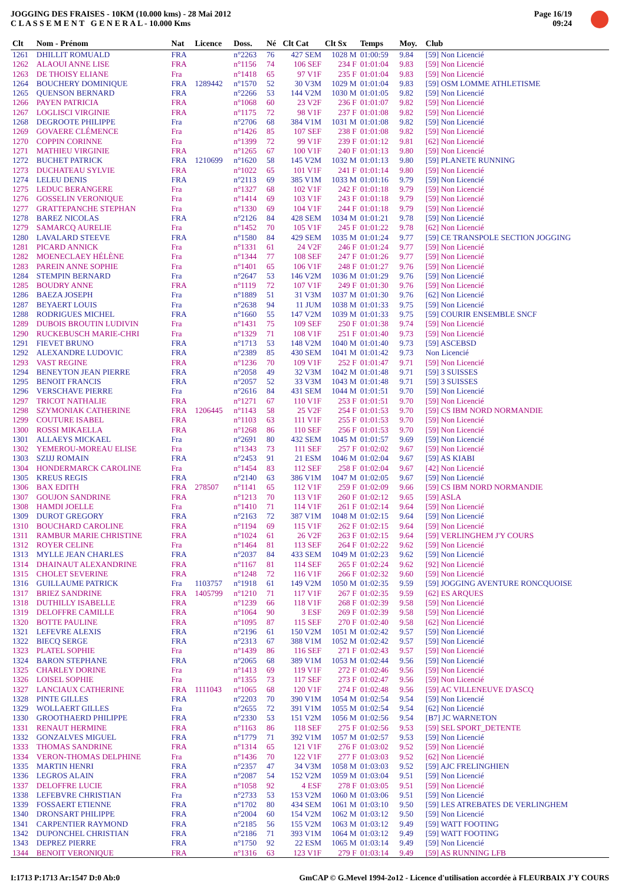JOGGING DES FRAISES - 10KM (10.000 kms) - 28 Mai 2012
C L A S S E M E N T G E N E R A L - 10.000 Kms
Page 16/19
09:24
| Clt | Nom - Prénom | Nat | Licence | Doss. | Né | Clt Cat | Clt Sx | Temps | Moy. | Club |
| --- | --- | --- | --- | --- | --- | --- | --- | --- | --- | --- |
| 1261 | DHILLIT ROMUALD | FRA | | n°2263 | 76 | 427 SEM | 1028 M | 01:00:59 | 9.84 | [59] Non Licencié |
| 1262 | ALAOUI ANNE LISE | FRA | | n°1156 | 74 | 106 SEF | 234 F | 01:01:04 | 9.83 | [59] Non Licencié |
| 1263 | DE THOISY ELIANE | Fra | | n°1418 | 65 | 97 V1F | 235 F | 01:01:04 | 9.83 | [59] Non Licencié |
| 1264 | BOUCHERY DOMINIQUE | FRA | 1289442 | n°1570 | 52 | 30 V3M | 1029 M | 01:01:04 | 9.83 | [59] OSM LOMME ATHLETISME |
| 1265 | QUENSON BERNARD | FRA | | n°2266 | 53 | 144 V2M | 1030 M | 01:01:05 | 9.82 | [59] Non Licencié |
| 1266 | PAYEN PATRICIA | FRA | | n°1068 | 60 | 23 V2F | 236 F | 01:01:07 | 9.82 | [59] Non Licencié |
| 1267 | LOGLISCI VIRGINIE | FRA | | n°1175 | 72 | 98 V1F | 237 F | 01:01:08 | 9.82 | [59] Non Licencié |
| 1268 | DEGROOTE PHILIPPE | Fra | | n°2706 | 68 | 384 V1M | 1031 M | 01:01:08 | 9.82 | [59] Non Licencié |
| 1269 | GOVAERE CLÉMENCE | Fra | | n°1426 | 85 | 107 SEF | 238 F | 01:01:08 | 9.82 | [59] Non Licencié |
| 1270 | COPPIN CORINNE | Fra | | n°1399 | 72 | 99 V1F | 239 F | 01:01:12 | 9.81 | [62] Non Licencié |
| 1271 | MATHIEU VIRGINIE | FRA | | n°1265 | 67 | 100 V1F | 240 F | 01:01:13 | 9.80 | [59] Non Licencié |
| 1272 | BUCHET PATRICK | FRA | 1210699 | n°1620 | 58 | 145 V2M | 1032 M | 01:01:13 | 9.80 | [59] PLANETE RUNNING |
| 1273 | DUCHATEAU SYLVIE | FRA | | n°1022 | 65 | 101 V1F | 241 F | 01:01:14 | 9.80 | [59] Non Licencié |
| 1274 | LELEU DENIS | FRA | | n°2113 | 69 | 385 V1M | 1033 M | 01:01:16 | 9.79 | [59] Non Licencié |
| 1275 | LEDUC BERANGERE | Fra | | n°1327 | 68 | 102 V1F | 242 F | 01:01:18 | 9.79 | [59] Non Licencié |
| 1276 | GOSSELIN VERONIQUE | Fra | | n°1414 | 69 | 103 V1F | 243 F | 01:01:18 | 9.79 | [59] Non Licencié |
| 1277 | GRATTEPANCHE STEPHAN | Fra | | n°1330 | 69 | 104 V1F | 244 F | 01:01:18 | 9.79 | [59] Non Licencié |
| 1278 | BAREZ NICOLAS | FRA | | n°2126 | 84 | 428 SEM | 1034 M | 01:01:21 | 9.78 | [59] Non Licencié |
| 1279 | SAMARCQ AURELIE | Fra | | n°1452 | 70 | 105 V1F | 245 F | 01:01:22 | 9.78 | [62] Non Licencié |
| 1280 | LAVALARD STEEVE | FRA | | n°1580 | 84 | 429 SEM | 1035 M | 01:01:24 | 9.77 | [59] CE TRANSPOLE SECTION JOGGING |
| 1281 | PICARD ANNICK | Fra | | n°1331 | 61 | 24 V2F | 246 F | 01:01:24 | 9.77 | [59] Non Licencié |
| 1282 | MOENECLAEY HÉLÈNE | Fra | | n°1344 | 77 | 108 SEF | 247 F | 01:01:26 | 9.77 | [59] Non Licencié |
| 1283 | PAREIN ANNE SOPHIE | Fra | | n°1401 | 65 | 106 V1F | 248 F | 01:01:27 | 9.76 | [59] Non Licencié |
| 1284 | STEMPIN BERNARD | Fra | | n°2647 | 53 | 146 V2M | 1036 M | 01:01:29 | 9.76 | [59] Non Licencié |
| 1285 | BOUDRY ANNE | FRA | | n°1119 | 72 | 107 V1F | 249 F | 01:01:30 | 9.76 | [59] Non Licencié |
| 1286 | BAEZA JOSEPH | Fra | | n°1889 | 51 | 31 V3M | 1037 M | 01:01:30 | 9.76 | [62] Non Licencié |
| 1287 | BEYAERT LOUIS | Fra | | n°2638 | 94 | 11 JUM | 1038 M | 01:01:33 | 9.75 | [59] Non Licencié |
| 1288 | RODRIGUES MICHEL | FRA | | n°1660 | 55 | 147 V2M | 1039 M | 01:01:33 | 9.75 | [59] COURIR ENSEMBLE SNCF |
| 1289 | DUBOIS BROUTIN LUDIVIN | Fra | | n°1431 | 75 | 109 SEF | 250 F | 01:01:38 | 9.74 | [59] Non Licencié |
| 1290 | RUCKEBUSCH MARIE-CHRI | Fra | | n°1329 | 71 | 108 V1F | 251 F | 01:01:40 | 9.73 | [59] Non Licencié |
| 1291 | FIEVET BRUNO | FRA | | n°1713 | 53 | 148 V2M | 1040 M | 01:01:40 | 9.73 | [59] ASCEBSD |
| 1292 | ALEXANDRE LUDOVIC | FRA | | n°2389 | 85 | 430 SEM | 1041 M | 01:01:42 | 9.73 | Non Licencié |
| 1293 | VAST REGINE | FRA | | n°1236 | 70 | 109 V1F | 252 F | 01:01:47 | 9.71 | [59] Non Licencié |
| 1294 | BENEYTON JEAN PIERRE | FRA | | n°2058 | 49 | 32 V3M | 1042 M | 01:01:48 | 9.71 | [59] 3 SUISSES |
| 1295 | BENOIT FRANCIS | FRA | | n°2057 | 52 | 33 V3M | 1043 M | 01:01:48 | 9.71 | [59] 3 SUISSES |
| 1296 | VERSCHAVE PIERRE | Fra | | n°2616 | 84 | 431 SEM | 1044 M | 01:01:51 | 9.70 | [59] Non Licencié |
| 1297 | TRICOT NATHALIE | FRA | | n°1271 | 67 | 110 V1F | 253 F | 01:01:51 | 9.70 | [59] Non Licencié |
| 1298 | SZYMONIAK CATHERINE | FRA | 1206445 | n°1143 | 58 | 25 V2F | 254 F | 01:01:53 | 9.70 | [59] CS IBM NORD NORMANDIE |
| 1299 | COUTURE ISABEL | FRA | | n°1103 | 63 | 111 V1F | 255 F | 01:01:53 | 9.70 | [59] Non Licencié |
| 1300 | ROSSI MIKAELLA | FRA | | n°1268 | 86 | 110 SEF | 256 F | 01:01:53 | 9.70 | [59] Non Licencié |
| 1301 | ALLAEYS MICKAEL | Fra | | n°2691 | 80 | 432 SEM | 1045 M | 01:01:57 | 9.69 | [59] Non Licencié |
| 1302 | YEMEROU-MOREAU ELISE | Fra | | n°1343 | 73 | 111 SEF | 257 F | 01:02:02 | 9.67 | [59] Non Licencié |
| 1303 | SZIJJ ROMAIN | FRA | | n°2453 | 91 | 21 ESM | 1046 M | 01:02:04 | 9.67 | [59] AS KIABI |
| 1304 | HONDERMARCK CAROLINE | Fra | | n°1454 | 83 | 112 SEF | 258 F | 01:02:04 | 9.67 | [42] Non Licencié |
| 1305 | KREUS REGIS | FRA | | n°2140 | 63 | 386 V1M | 1047 M | 01:02:05 | 9.67 | [59] Non Licencié |
| 1306 | BAX EDITH | FRA | 278507 | n°1141 | 65 | 112 V1F | 259 F | 01:02:09 | 9.66 | [59] CS IBM NORD NORMANDIE |
| 1307 | GOUJON SANDRINE | FRA | | n°1213 | 70 | 113 V1F | 260 F | 01:02:12 | 9.65 | [59] ASLA |
| 1308 | HAMDI JOELLE | Fra | | n°1410 | 71 | 114 V1F | 261 F | 01:02:14 | 9.64 | [59] Non Licencié |
| 1309 | DUROT GREGORY | FRA | | n°2163 | 72 | 387 V1M | 1048 M | 01:02:15 | 9.64 | [59] Non Licencié |
| 1310 | BOUCHARD CAROLINE | FRA | | n°1194 | 69 | 115 V1F | 262 F | 01:02:15 | 9.64 | [59] Non Licencié |
| 1311 | RAMBUR MARIE CHRISTINE | FRA | | n°1024 | 61 | 26 V2F | 263 F | 01:02:15 | 9.64 | [59] VERLINGHEM J'Y COURS |
| 1312 | ROYER CELINE | Fra | | n°1464 | 81 | 113 SEF | 264 F | 01:02:22 | 9.62 | [59] Non Licencié |
| 1313 | MYLLE JEAN CHARLES | FRA | | n°2037 | 84 | 433 SEM | 1049 M | 01:02:23 | 9.62 | [59] Non Licencié |
| 1314 | DHAINAUT ALEXANDRINE | FRA | | n°1167 | 81 | 114 SEF | 265 F | 01:02:24 | 9.62 | [92] Non Licencié |
| 1315 | CHOLET SEVERINE | FRA | | n°1248 | 72 | 116 V1F | 266 F | 01:02:32 | 9.60 | [59] Non Licencié |
| 1316 | GUILLAUME PATRICK | Fra | 1103757 | n°1918 | 61 | 149 V2M | 1050 M | 01:02:35 | 9.59 | [59] JOGGING AVENTURE RONCQUOISE |
| 1317 | BRIEZ SANDRINE | FRA | 1405799 | n°1210 | 71 | 117 V1F | 267 F | 01:02:35 | 9.59 | [62] ES ARQUES |
| 1318 | DUTHILLY ISABELLE | FRA | | n°1239 | 66 | 118 V1F | 268 F | 01:02:39 | 9.58 | [59] Non Licencié |
| 1319 | DELOFFRE CAMILLE | FRA | | n°1064 | 90 | 3 ESF | 269 F | 01:02:39 | 9.58 | [59] Non Licencié |
| 1320 | BOTTE PAULINE | FRA | | n°1095 | 87 | 115 SEF | 270 F | 01:02:40 | 9.58 | [62] Non Licencié |
| 1321 | LEFEVRE ALEXIS | FRA | | n°2196 | 61 | 150 V2M | 1051 M | 01:02:42 | 9.57 | [59] Non Licencié |
| 1322 | BIECQ SERGE | FRA | | n°2313 | 67 | 388 V1M | 1052 M | 01:02:42 | 9.57 | [59] Non Licencié |
| 1323 | PLATEL SOPHIE | Fra | | n°1439 | 86 | 116 SEF | 271 F | 01:02:43 | 9.57 | [59] Non Licencié |
| 1324 | BARON STEPHANE | FRA | | n°2065 | 68 | 389 V1M | 1053 M | 01:02:44 | 9.56 | [59] Non Licencié |
| 1325 | CHARLEY DORINE | Fra | | n°1413 | 69 | 119 V1F | 272 F | 01:02:46 | 9.56 | [59] Non Licencié |
| 1326 | LOISEL SOPHIE | Fra | | n°1355 | 73 | 117 SEF | 273 F | 01:02:47 | 9.56 | [59] Non Licencié |
| 1327 | LANCIAUX CATHERINE | FRA | 1111043 | n°1065 | 68 | 120 V1F | 274 F | 01:02:48 | 9.56 | [59] AC VILLENEUVE D'ASCQ |
| 1328 | PINTE GILLES | FRA | | n°2203 | 70 | 390 V1M | 1054 M | 01:02:54 | 9.54 | [59] Non Licencié |
| 1329 | WOLLAERT GILLES | Fra | | n°2655 | 72 | 391 V1M | 1055 M | 01:02:54 | 9.54 | [62] Non Licencié |
| 1330 | GROOTHAERD PHILIPPE | FRA | | n°2330 | 53 | 151 V2M | 1056 M | 01:02:56 | 9.54 | [B7] JC WARNETON |
| 1331 | RENAUT HERMINE | FRA | | n°1163 | 86 | 118 SEF | 275 F | 01:02:56 | 9.53 | [59] SEL SPORT_DETENTE |
| 1332 | GONZALVES MIGUEL | FRA | | n°1779 | 71 | 392 V1M | 1057 M | 01:02:57 | 9.53 | [59] Non Licencié |
| 1333 | THOMAS SANDRINE | FRA | | n°1314 | 65 | 121 V1F | 276 F | 01:03:02 | 9.52 | [59] Non Licencié |
| 1334 | VERON-THOMAS DELPHINE | Fra | | n°1436 | 70 | 122 V1F | 277 F | 01:03:03 | 9.52 | [62] Non Licencié |
| 1335 | MARTIN HENRI | FRA | | n°2357 | 47 | 34 V3M | 1058 M | 01:03:03 | 9.52 | [59] AJC FRELINGHIEN |
| 1336 | LEGROS ALAIN | FRA | | n°2087 | 54 | 152 V2M | 1059 M | 01:03:04 | 9.51 | [59] Non Licencié |
| 1337 | DELOFFRE LUCIE | FRA | | n°1058 | 92 | 4 ESF | 278 F | 01:03:05 | 9.51 | [59] Non Licencié |
| 1338 | LEFEBVRE CHRISTIAN | Fra | | n°2733 | 53 | 153 V2M | 1060 M | 01:03:06 | 9.51 | [59] Non Licencié |
| 1339 | FOSSAERT ETIENNE | FRA | | n°1702 | 80 | 434 SEM | 1061 M | 01:03:10 | 9.50 | [59] LES ATREBATES DE VERLINGHEM |
| 1340 | DRONSART PHILIPPE | FRA | | n°2004 | 60 | 154 V2M | 1062 M | 01:03:12 | 9.50 | [59] Non Licencié |
| 1341 | CARPENTIER RAYMOND | FRA | | n°2185 | 56 | 155 V2M | 1063 M | 01:03:12 | 9.49 | [59] WATT FOOTING |
| 1342 | DUPONCHEL CHRISTIAN | FRA | | n°2186 | 71 | 393 V1M | 1064 M | 01:03:12 | 9.49 | [59] WATT FOOTING |
| 1343 | DEPREZ PIERRE | FRA | | n°1750 | 92 | 22 ESM | 1065 M | 01:03:14 | 9.49 | [59] Non Licencié |
| 1344 | BENOIT VERONIQUE | FRA | | n°1316 | 63 | 123 V1F | 279 F | 01:03:14 | 9.49 | [59] AS RUNNING LFB |
I:1713 P:1713 Ar:1547 D:0 Ab:0 GmCAP © G.Mevel 1994-2o12 - Licence d'utilisation accordée à FLEURBAIX J'Y COURS